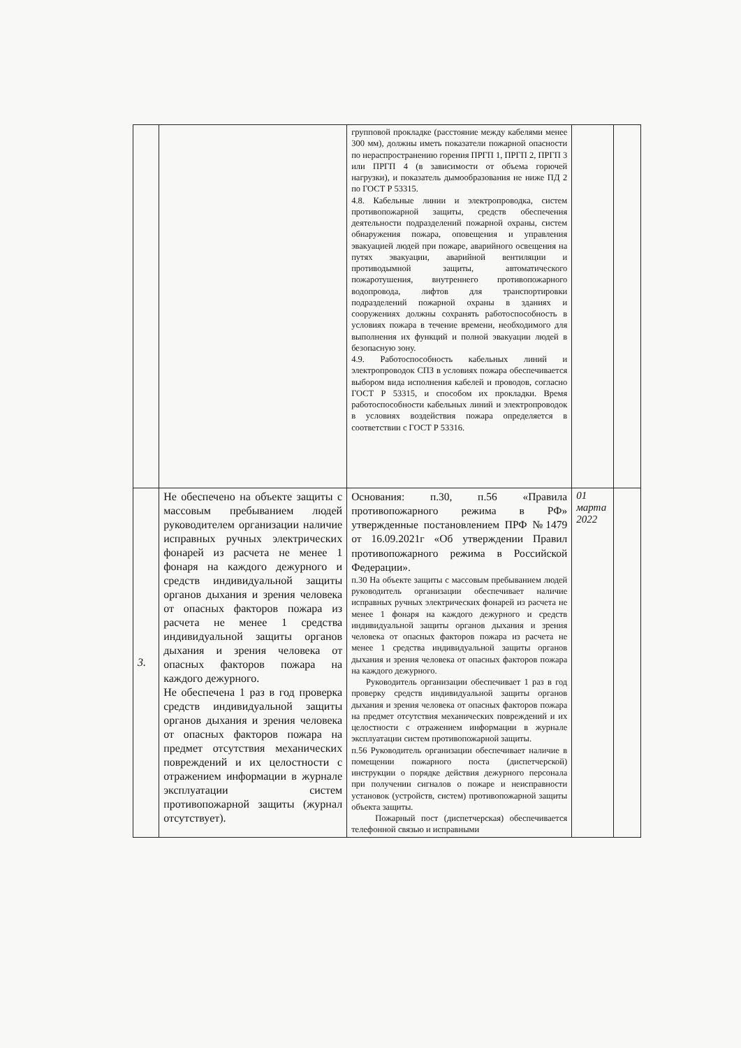| | | групповой прокладке (расстояние между кабелями менее 300 мм), должны иметь показатели пожарной опасности по нераспространению горения ПРГП 1, ПРГП 2, ПРГП 3 или ПРГП 4 (в зависимости от объема горючей нагрузки), и показатель дымообразования не ниже ПД 2 по ГОСТ Р 53315. 4.8. Кабельные линии и электропроводка, систем противопожарной защиты, средств обеспечения деятельности подразделений пожарной охраны, систем обнаружения пожара, оповещения и управления эвакуацией людей при пожаре, аварийного освещения на путях эвакуации, аварийной вентиляции и противодымной защиты, автоматического пожаротушения, внутреннего противопожарного водопровода, лифтов для транспортировки подразделений пожарной охраны в зданиях и сооружениях должны сохранять работоспособность в условиях пожара в течение времени, необходимого для выполнения их функций и полной эвакуации людей в безопасную зону. 4.9. Работоспособность кабельных линий и электропроводок СПЗ в условиях пожара обеспечивается выбором вида исполнения кабелей и проводов, согласно ГОСТ Р 53315, и способом их прокладки. Время работоспособности кабельных линий и электропроводок в условиях воздействия пожара определяется в соответствии с ГОСТ Р 53316. | | |
| 3. | Не обеспечено на объекте защиты с массовым пребыванием людей руководителем организации наличие исправных ручных электрических фонарей из расчета не менее 1 фонаря на каждого дежурного и средств индивидуальной защиты органов дыхания и зрения человека от опасных факторов пожара из расчета не менее 1 средства индивидуальной защиты органов дыхания и зрения человека от опасных факторов пожара на каждого дежурного. Не обеспечена 1 раз в год проверка средств индивидуальной защиты органов дыхания и зрения человека от опасных факторов пожара на предмет отсутствия механических повреждений и их целостности с отражением информации в журнале эксплуатации систем противопожарной защиты (журнал отсутствует). | Основания: п.30, п.56 «Правила противопожарного режима в РФ» утвержденные постановлением ПРФ №1479 от 16.09.2021г «Об утверждении Правил противопожарного режима в Российской Федерации». п.30 На объекте защиты с массовым пребыванием людей руководитель организации обеспечивает наличие исправных ручных электрических фонарей из расчета не менее 1 фонаря на каждого дежурного и средств индивидуальной защиты органов дыхания и зрения человека от опасных факторов пожара из расчета не менее 1 средства индивидуальной защиты органов дыхания и зрения человека от опасных факторов пожара на каждого дежурного. Руководитель организации обеспечивает 1 раз в год проверку средств индивидуальной защиты органов дыхания и зрения человека от опасных факторов пожара на предмет отсутствия механических повреждений и их целостности с отражением информации в журнале эксплуатации систем противопожарной защиты. п.56 Руководитель организации обеспечивает наличие в помещении пожарного поста (диспетчерской) инструкции о порядке действия дежурного персонала при получении сигналов о пожаре и неисправности установок (устройств, систем) противопожарной защиты объекта защиты. Пожарный пост (диспетчерская) обеспечивается телефонной связью и исправными | 01 марта 2022 | |